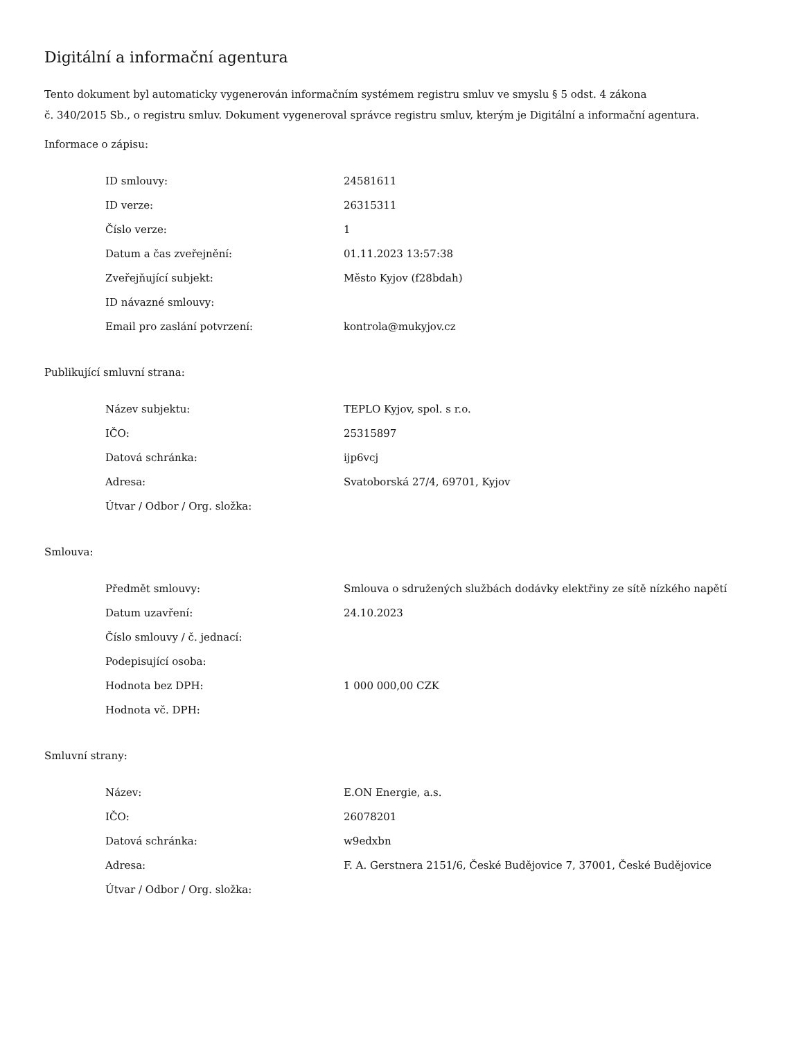Digitální a informační agentura
Tento dokument byl automaticky vygenerován informačním systémem registru smluv ve smyslu § 5 odst. 4 zákona
č. 340/2015 Sb., o registru smluv. Dokument vygeneroval správce registru smluv, kterým je Digitální a informační agentura.
Informace o zápisu:
| ID smlouvy: | 24581611 |
| ID verze: | 26315311 |
| Číslo verze: | 1 |
| Datum a čas zveřejnění: | 01.11.2023 13:57:38 |
| Zveřejňující subjekt: | Město Kyjov (f28bdah) |
| ID návazné smlouvy: | |
| Email pro zaslání potvrzení: | kontrola@mukyjov.cz |
Publikující smluvní strana:
| Název subjektu: | TEPLO Kyjov, spol. s r.o. |
| IČO: | 25315897 |
| Datová schránka: | ijp6vcj |
| Adresa: | Svatoborská 27/4, 69701, Kyjov |
| Útvar / Odbor / Org. složka: | |
Smlouva:
| Předmět smlouvy: | Smlouva o sdružených službách dodávky elektřiny ze sítě nízkého napětí |
| Datum uzavření: | 24.10.2023 |
| Číslo smlouvy / č. jednací: | |
| Podepisující osoba: | |
| Hodnota bez DPH: | 1 000 000,00 CZK |
| Hodnota vč. DPH: | |
Smluvní strany:
| Název: | E.ON Energie, a.s. |
| IČO: | 26078201 |
| Datová schránka: | w9edxbn |
| Adresa: | F. A. Gerstnera 2151/6, České Budějovice 7, 37001, České Budějovice |
| Útvar / Odbor / Org. složka: | |